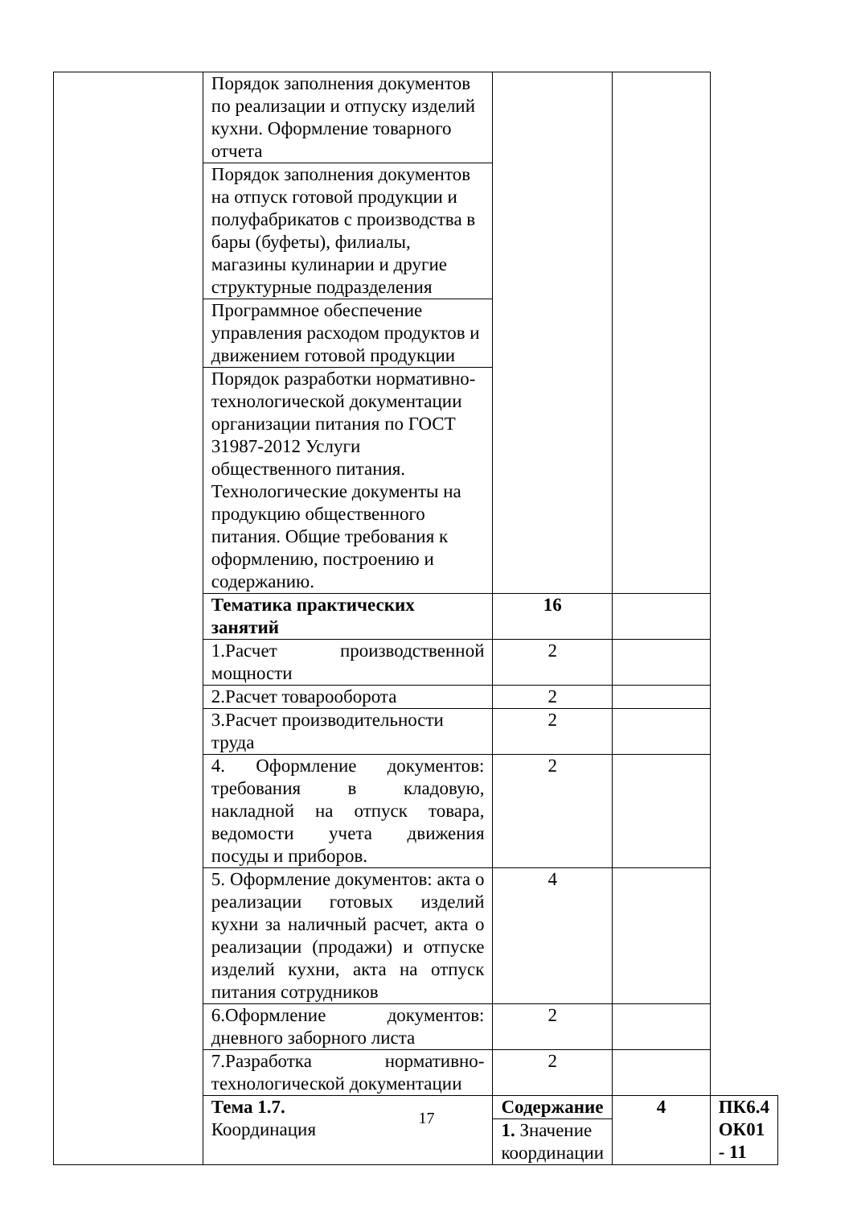| | Порядок заполнения документов по реализации и отпуску изделий кухни. Оформление товарного отчета | | | |
| | Порядок заполнения документов на отпуск готовой продукции и полуфабрикатов с производства в бары (буфеты), филиалы, магазины кулинарии и другие структурные подразделения | | | |
| | Программное обеспечение управления расходом продуктов и движением готовой продукции | | | |
| | Порядок разработки нормативно-технологической документации организации питания по ГОСТ 31987-2012 Услуги общественного питания. Технологические документы на продукцию общественного питания. Общие требования к оформлению, построению и содержанию. | | | |
| | Тематика практических занятий | 16 | | |
| | 1.Расчет производственной мощности | 2 | | |
| | 2.Расчет товарооборота | 2 | | |
| | 3.Расчет производительности труда | 2 | | |
| | 4. Оформление документов: требования в кладовую, накладной на отпуск товара, ведомости учета движения посуды и приборов. | 2 | | |
| | 5. Оформление документов: акта о реализации готовых изделий кухни за наличный расчет, акта о реализации (продажи) и отпуске изделий кухни, акта на отпуск питания сотрудников | 4 | | |
| | 6.Оформление документов: дневного заборного листа | 2 | | |
| | 7.Разработка нормативно-технологической документации | 2 | | |
| | Тема 1.7. Координация | Содержание | 4 | ПК6.4 ОК01 - 11 |
| | | 1. Значение координации | | |
17